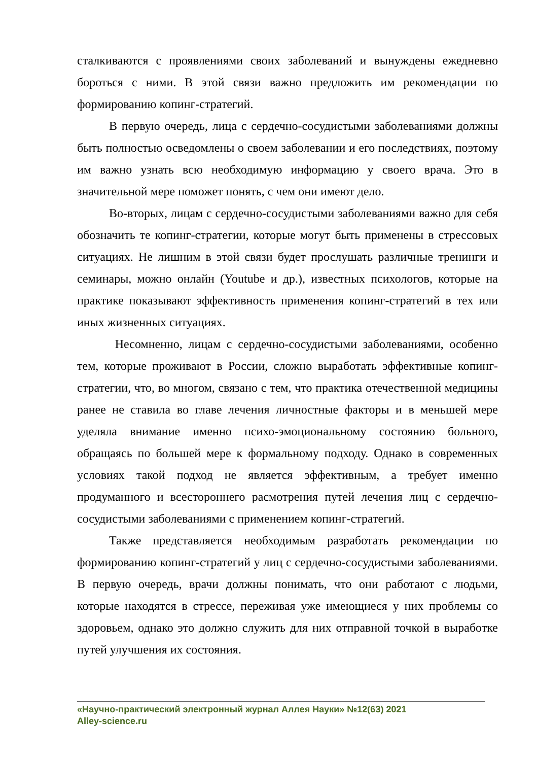сталкиваются с проявлениями своих заболеваний и вынуждены ежедневно бороться с ними. В этой связи важно предложить им рекомендации по формированию копинг-стратегий.
В первую очередь, лица с сердечно-сосудистыми заболеваниями должны быть полностью осведомлены о своем заболевании и его последствиях, поэтому им важно узнать всю необходимую информацию у своего врача. Это в значительной мере поможет понять, с чем они имеют дело.
Во-вторых, лицам с сердечно-сосудистыми заболеваниями важно для себя обозначить те копинг-стратегии, которые могут быть применены в стрессовых ситуациях. Не лишним в этой связи будет прослушать различные тренинги и семинары, можно онлайн (Youtube и др.), известных психологов, которые на практике показывают эффективность применения копинг-стратегий в тех или иных жизненных ситуациях.
Несомненно, лицам с сердечно-сосудистыми заболеваниями, особенно тем, которые проживают в России, сложно выработать эффективные копинг-стратегии, что, во многом, связано с тем, что практика отечественной медицины ранее не ставила во главе лечения личностные факторы и в меньшей мере уделяла внимание именно психо-эмоциональному состоянию больного, обращаясь по большей мере к формальному подходу. Однако в современных условиях такой подход не является эффективным, а требует именно продуманного и всестороннего расмотрения путей лечения лиц с сердечно-сосудистыми заболеваниями с применением копинг-стратегий.
Также представляется необходимым разработать рекомендации по формированию копинг-стратегий у лиц с сердечно-сосудистыми заболеваниями. В первую очередь, врачи должны понимать, что они работают с людьми, которые находятся в стрессе, переживая уже имеющиеся у них проблемы со здоровьем, однако это должно служить для них отправной точкой в выработке путей улучшения их состояния.
«Научно-практический электронный журнал Аллея Науки» №12(63) 2021
Alley-science.ru